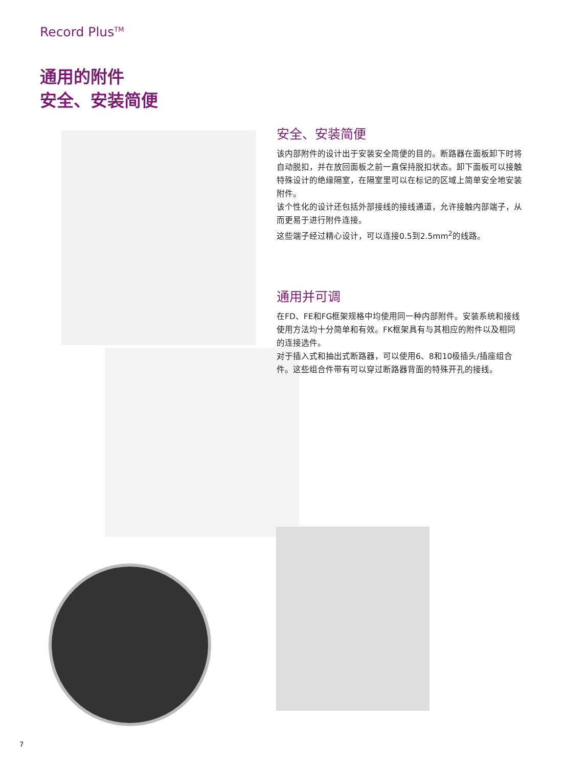Record Plus<sup>TM</sup>
通用的附件
安全、安装简便
安全、安装简便
该内部附件的设计出于安装安全简便的目的。断路器在面板卸下时将自动脱扣，并在放回面板之前一直保持脱扣状态。卸下面板可以接触特殊设计的绝缘隔室，在隔室里可以在标记的区域上简单安全地安装附件。
该个性化的设计还包括外部接线的接线通道，允许接触内部端子，从而更易于进行附件连接。
这些端子经过精心设计，可以连接0.5到2.5mm<sup>2</sup>的线路。
通用并可调
在FD、FE和FG框架规格中均使用同一种内部附件。安装系统和接线使用方法均十分简单和有效。FK框架具有与其相应的附件以及相同的连接选件。
对于插入式和抽出式断路器，可以使用6、8和10极插头/插座组合件。这些组合件带有可以穿过断路器背面的特殊开孔的接线。
7